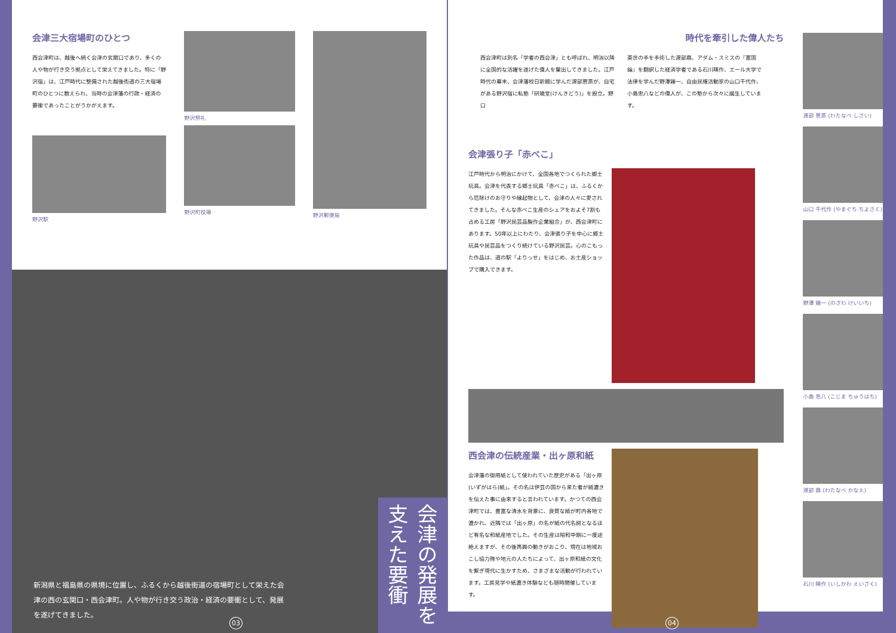会津三大宿場町のひとつ
西会津町は、越後へ続く会津の玄関口であり、多くの人や物が行き交う拠点として栄えてきました。特に「野沢宿」は、江戸時代に整備された越後街道の三大宿場町のひとつに数えられ、当時の会津藩の行政・経済の要衝であったことがうかがえます。
野沢駅
野沢祭礼
野沢町役場
野沢郵便局
新潟県と福島県の県境に位置し、ふるくから越後街道の宿場町として栄えた会津の西の玄関口・西会津町。人や物が行き交う政治・経済の要衝として、発展を遂げてきました。
会津の発展を
支えた要衝
03
時代を牽引した偉人たち
西会津町は別名「学者の西会津」とも呼ばれ、明治以降に全国的な活躍を遂げた偉人を輩出してきました。江戸時代の幕末、会津藩校日新館に学んだ渡部思斎が、自宅がある野沢宿に私塾「研幾堂(けんきどう)」を設立。野口
英世の手を手術した渡部鼎、アダム・スミスの『富国論』を翻訳した経済学者である石川暎作、エール大学で法律を学んだ野澤雞一、自由民権活動家の山口千代作、小島忠八などの偉人が、この塾から次々に誕生しています。
会津張り子「赤べこ」
江戸時代から明治にかけて、全国各地でつくられた郷土玩具。会津を代表する郷土玩具「赤べこ」は、ふるくから厄除けのお守りや縁起物として、会津の人々に愛されてきました。そんな赤べこ生産のシェアをおよそ7割も占める工房「野沢民芸品製作企業組合」が、西会津町にあります。50年以上にわたり、会津張り子を中心に郷土玩具や民芸品をつくり続けている野沢民芸。心のこもった作品は、道の駅「よりっせ」をはじめ、お土産ショップで購入できます。
西会津の伝統産業・出ヶ原和紙
会津藩の御用紙として使われていた歴史がある「出ヶ原(いずがはら)紙」。その名は伊豆の国から来た者が紙漉きを伝えた事に由来すると言われています。かつての西会津町では、豊富な清水を背景に、良質な紙が町内各地で漉かれ、近隣では「出ヶ原」の名が紙の代名詞となるほど有名な和紙産地でした。その生産は昭和中期に一度途絶えますが、その後再興の動きがおこり、現在は地域おこし協力隊や地元の人たちによって、出ヶ原和紙の文化を繋ぎ現代に生かすため、さまざまな活動が行われています。工房見学や紙漉き体験なども随時開催しています。
渡部 思斎 (わたなべ しさい)
山口 千代作 (やまぐち ちよさく)
野澤 雞一 (のざわ けいいち)
小島 忠八 (こじま ちゅうはち)
渡部 鼎 (わたなべ かなえ)
石川 暎作 (いしかわ えいさく)
04